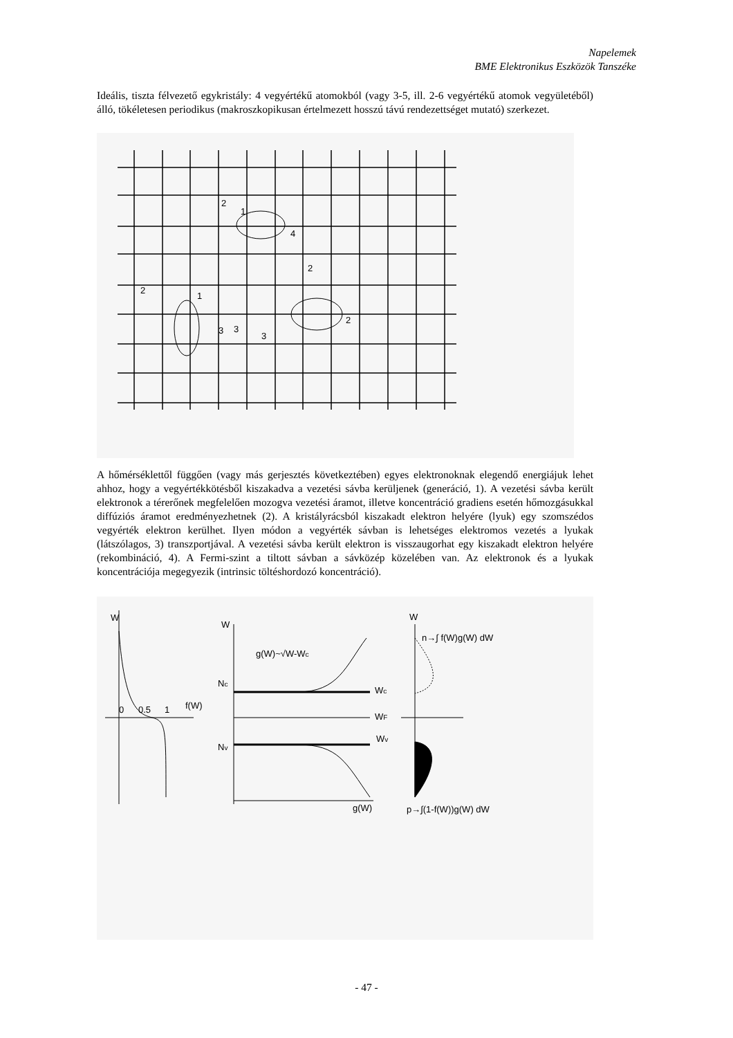Napelemek
BME Elektronikus Eszközök Tanszéke
Ideális, tiszta félvezető egykristály: 4 vegyértékű atomokból (vagy 3-5, ill. 2-6 vegyértékű atomok vegyületéből) álló, tökéletesen periodikus (makroszkopikusan értelmezett hosszú távú rendezettséget mutató) szerkezet.
2
1
4
2
2
1
3
3
3
2
A hőmérséklettől függően (vagy más gerjesztés következtében) egyes elektronoknak elegendő energiájuk lehet ahhoz, hogy a vegyértékkötésből kiszakadva a vezetési sávba kerüljenek (generáció, 1). A vezetési sávba került elektronok a térerőnek megfelelően mozogva vezetési áramot, illetve koncentráció gradiens esetén hőmozgásukkal diffúziós áramot eredményezhetnek (2). A kristályrácsból kiszakadt elektron helyére (lyuk) egy szomszédos vegyérték elektron kerülhet. Ilyen módon a vegyérték sávban is lehetséges elektromos vezetés a lyukak (látszólagos, 3) transzportjával. A vezetési sávba került elektron is visszaugorhat egy kiszakadt elektron helyére (rekombináció, 4). A Fermi-szint a tiltott sávban a sávközép közelében van. Az elektronok és a lyukak koncentrációja megegyezik (intrinsic töltéshordozó koncentráció).
W
0
0.5
1
f(W)
W
g(W)~√W-Wc
Nc
Nv
Wc
WF
Wv
g(W)
W
n→∫ f(W)g(W) dW
p→∫(1-f(W))g(W) dW
- 47 -